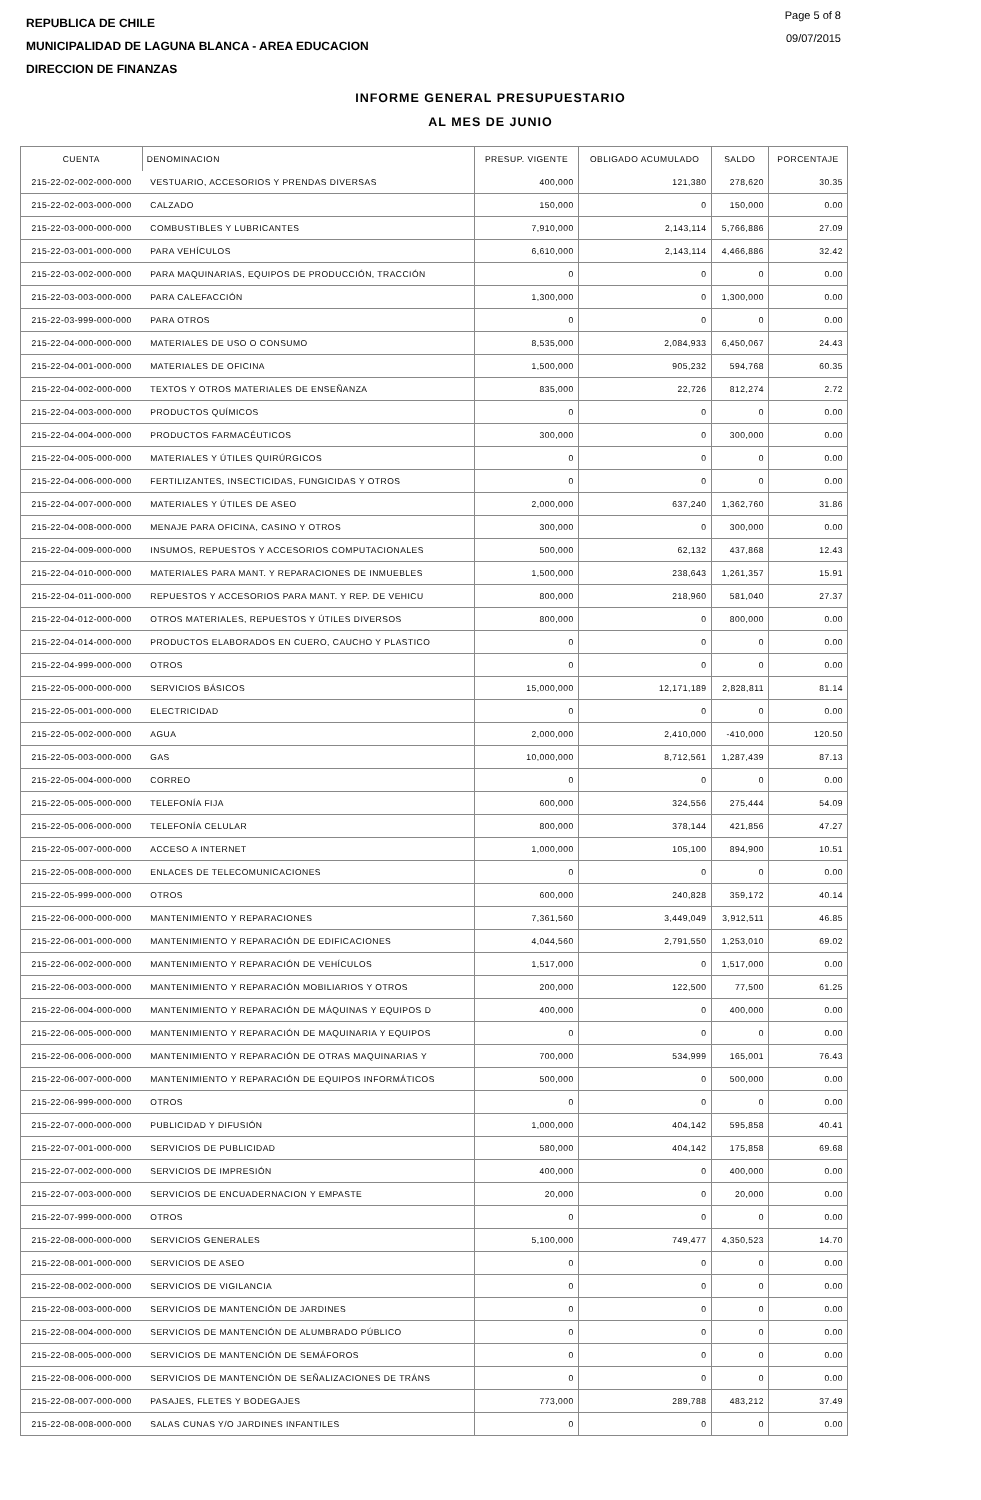REPUBLICA DE CHILE
MUNICIPALIDAD DE LAGUNA BLANCA - AREA EDUCACION
DIRECCION DE FINANZAS
Page 5 of 8
09/07/2015
INFORME GENERAL PRESUPUESTARIO
AL MES DE JUNIO
| CUENTA | DENOMINACION | PRESUP. VIGENTE | OBLIGADO ACUMULADO | SALDO | PORCENTAJE |
| --- | --- | --- | --- | --- | --- |
| 215-22-02-002-000-000 | VESTUARIO, ACCESORIOS Y PRENDAS DIVERSAS | 400,000 | 121,380 | 278,620 | 30.35 |
| 215-22-02-003-000-000 | CALZADO | 150,000 | 0 | 150,000 | 0.00 |
| 215-22-03-000-000-000 | COMBUSTIBLES Y LUBRICANTES | 7,910,000 | 2,143,114 | 5,766,886 | 27.09 |
| 215-22-03-001-000-000 | PARA VEHÍCULOS | 6,610,000 | 2,143,114 | 4,466,886 | 32.42 |
| 215-22-03-002-000-000 | PARA MAQUINARIAS, EQUIPOS DE PRODUCCIÓN, TRACCIÓN | 0 | 0 | 0 | 0.00 |
| 215-22-03-003-000-000 | PARA CALEFACCIÓN | 1,300,000 | 0 | 1,300,000 | 0.00 |
| 215-22-03-999-000-000 | PARA OTROS | 0 | 0 | 0 | 0.00 |
| 215-22-04-000-000-000 | MATERIALES DE USO O CONSUMO | 8,535,000 | 2,084,933 | 6,450,067 | 24.43 |
| 215-22-04-001-000-000 | MATERIALES DE OFICINA | 1,500,000 | 905,232 | 594,768 | 60.35 |
| 215-22-04-002-000-000 | TEXTOS Y OTROS MATERIALES DE ENSEÑANZA | 835,000 | 22,726 | 812,274 | 2.72 |
| 215-22-04-003-000-000 | PRODUCTOS QUÍMICOS | 0 | 0 | 0 | 0.00 |
| 215-22-04-004-000-000 | PRODUCTOS FARMACÉUTICOS | 300,000 | 0 | 300,000 | 0.00 |
| 215-22-04-005-000-000 | MATERIALES Y ÚTILES QUIRÚRGICOS | 0 | 0 | 0 | 0.00 |
| 215-22-04-006-000-000 | FERTILIZANTES, INSECTICIDAS, FUNGICIDAS Y OTROS | 0 | 0 | 0 | 0.00 |
| 215-22-04-007-000-000 | MATERIALES Y ÚTILES DE ASEO | 2,000,000 | 637,240 | 1,362,760 | 31.86 |
| 215-22-04-008-000-000 | MENAJE PARA OFICINA, CASINO Y OTROS | 300,000 | 0 | 300,000 | 0.00 |
| 215-22-04-009-000-000 | INSUMOS, REPUESTOS Y ACCESORIOS COMPUTACIONALES | 500,000 | 62,132 | 437,868 | 12.43 |
| 215-22-04-010-000-000 | MATERIALES PARA MANT. Y REPARACIONES DE INMUEBLES | 1,500,000 | 238,643 | 1,261,357 | 15.91 |
| 215-22-04-011-000-000 | REPUESTOS Y ACCESORIOS PARA MANT. Y REP. DE VEHICU | 800,000 | 218,960 | 581,040 | 27.37 |
| 215-22-04-012-000-000 | OTROS MATERIALES, REPUESTOS Y ÚTILES DIVERSOS | 800,000 | 0 | 800,000 | 0.00 |
| 215-22-04-014-000-000 | PRODUCTOS ELABORADOS EN CUERO, CAUCHO Y PLASTICO | 0 | 0 | 0 | 0.00 |
| 215-22-04-999-000-000 | OTROS | 0 | 0 | 0 | 0.00 |
| 215-22-05-000-000-000 | SERVICIOS BÁSICOS | 15,000,000 | 12,171,189 | 2,828,811 | 81.14 |
| 215-22-05-001-000-000 | ELECTRICIDAD | 0 | 0 | 0 | 0.00 |
| 215-22-05-002-000-000 | AGUA | 2,000,000 | 2,410,000 | -410,000 | 120.50 |
| 215-22-05-003-000-000 | GAS | 10,000,000 | 8,712,561 | 1,287,439 | 87.13 |
| 215-22-05-004-000-000 | CORREO | 0 | 0 | 0 | 0.00 |
| 215-22-05-005-000-000 | TELEFONÍA FIJA | 600,000 | 324,556 | 275,444 | 54.09 |
| 215-22-05-006-000-000 | TELEFONÍA CELULAR | 800,000 | 378,144 | 421,856 | 47.27 |
| 215-22-05-007-000-000 | ACCESO A INTERNET | 1,000,000 | 105,100 | 894,900 | 10.51 |
| 215-22-05-008-000-000 | ENLACES DE TELECOMUNICACIONES | 0 | 0 | 0 | 0.00 |
| 215-22-05-999-000-000 | OTROS | 600,000 | 240,828 | 359,172 | 40.14 |
| 215-22-06-000-000-000 | MANTENIMIENTO Y REPARACIONES | 7,361,560 | 3,449,049 | 3,912,511 | 46.85 |
| 215-22-06-001-000-000 | MANTENIMIENTO Y REPARACIÓN DE EDIFICACIONES | 4,044,560 | 2,791,550 | 1,253,010 | 69.02 |
| 215-22-06-002-000-000 | MANTENIMIENTO Y REPARACIÓN DE VEHÍCULOS | 1,517,000 | 0 | 1,517,000 | 0.00 |
| 215-22-06-003-000-000 | MANTENIMIENTO Y REPARACIÓN MOBILIARIOS Y OTROS | 200,000 | 122,500 | 77,500 | 61.25 |
| 215-22-06-004-000-000 | MANTENIMIENTO Y REPARACIÓN DE MÁQUINAS Y EQUIPOS D | 400,000 | 0 | 400,000 | 0.00 |
| 215-22-06-005-000-000 | MANTENIMIENTO Y REPARACIÓN DE MAQUINARIA Y EQUIPOS | 0 | 0 | 0 | 0.00 |
| 215-22-06-006-000-000 | MANTENIMIENTO Y REPARACIÓN DE OTRAS MAQUINARIAS Y | 700,000 | 534,999 | 165,001 | 76.43 |
| 215-22-06-007-000-000 | MANTENIMIENTO Y REPARACIÓN DE EQUIPOS INFORMÁTICOS | 500,000 | 0 | 500,000 | 0.00 |
| 215-22-06-999-000-000 | OTROS | 0 | 0 | 0 | 0.00 |
| 215-22-07-000-000-000 | PUBLICIDAD Y DIFUSIÓN | 1,000,000 | 404,142 | 595,858 | 40.41 |
| 215-22-07-001-000-000 | SERVICIOS DE PUBLICIDAD | 580,000 | 404,142 | 175,858 | 69.68 |
| 215-22-07-002-000-000 | SERVICIOS DE IMPRESIÓN | 400,000 | 0 | 400,000 | 0.00 |
| 215-22-07-003-000-000 | SERVICIOS DE ENCUADERNACION Y EMPASTE | 20,000 | 0 | 20,000 | 0.00 |
| 215-22-07-999-000-000 | OTROS | 0 | 0 | 0 | 0.00 |
| 215-22-08-000-000-000 | SERVICIOS GENERALES | 5,100,000 | 749,477 | 4,350,523 | 14.70 |
| 215-22-08-001-000-000 | SERVICIOS DE ASEO | 0 | 0 | 0 | 0.00 |
| 215-22-08-002-000-000 | SERVICIOS DE VIGILANCIA | 0 | 0 | 0 | 0.00 |
| 215-22-08-003-000-000 | SERVICIOS DE MANTENCIÓN DE JARDINES | 0 | 0 | 0 | 0.00 |
| 215-22-08-004-000-000 | SERVICIOS DE MANTENCIÓN DE ALUMBRADO PÚBLICO | 0 | 0 | 0 | 0.00 |
| 215-22-08-005-000-000 | SERVICIOS DE MANTENCIÓN DE SEMÁFOROS | 0 | 0 | 0 | 0.00 |
| 215-22-08-006-000-000 | SERVICIOS DE MANTENCIÓN DE SEÑALIZACIONES DE TRÁNS | 0 | 0 | 0 | 0.00 |
| 215-22-08-007-000-000 | PASAJES, FLETES Y BODEGAJES | 773,000 | 289,788 | 483,212 | 37.49 |
| 215-22-08-008-000-000 | SALAS CUNAS Y/O JARDINES INFANTILES | 0 | 0 | 0 | 0.00 |